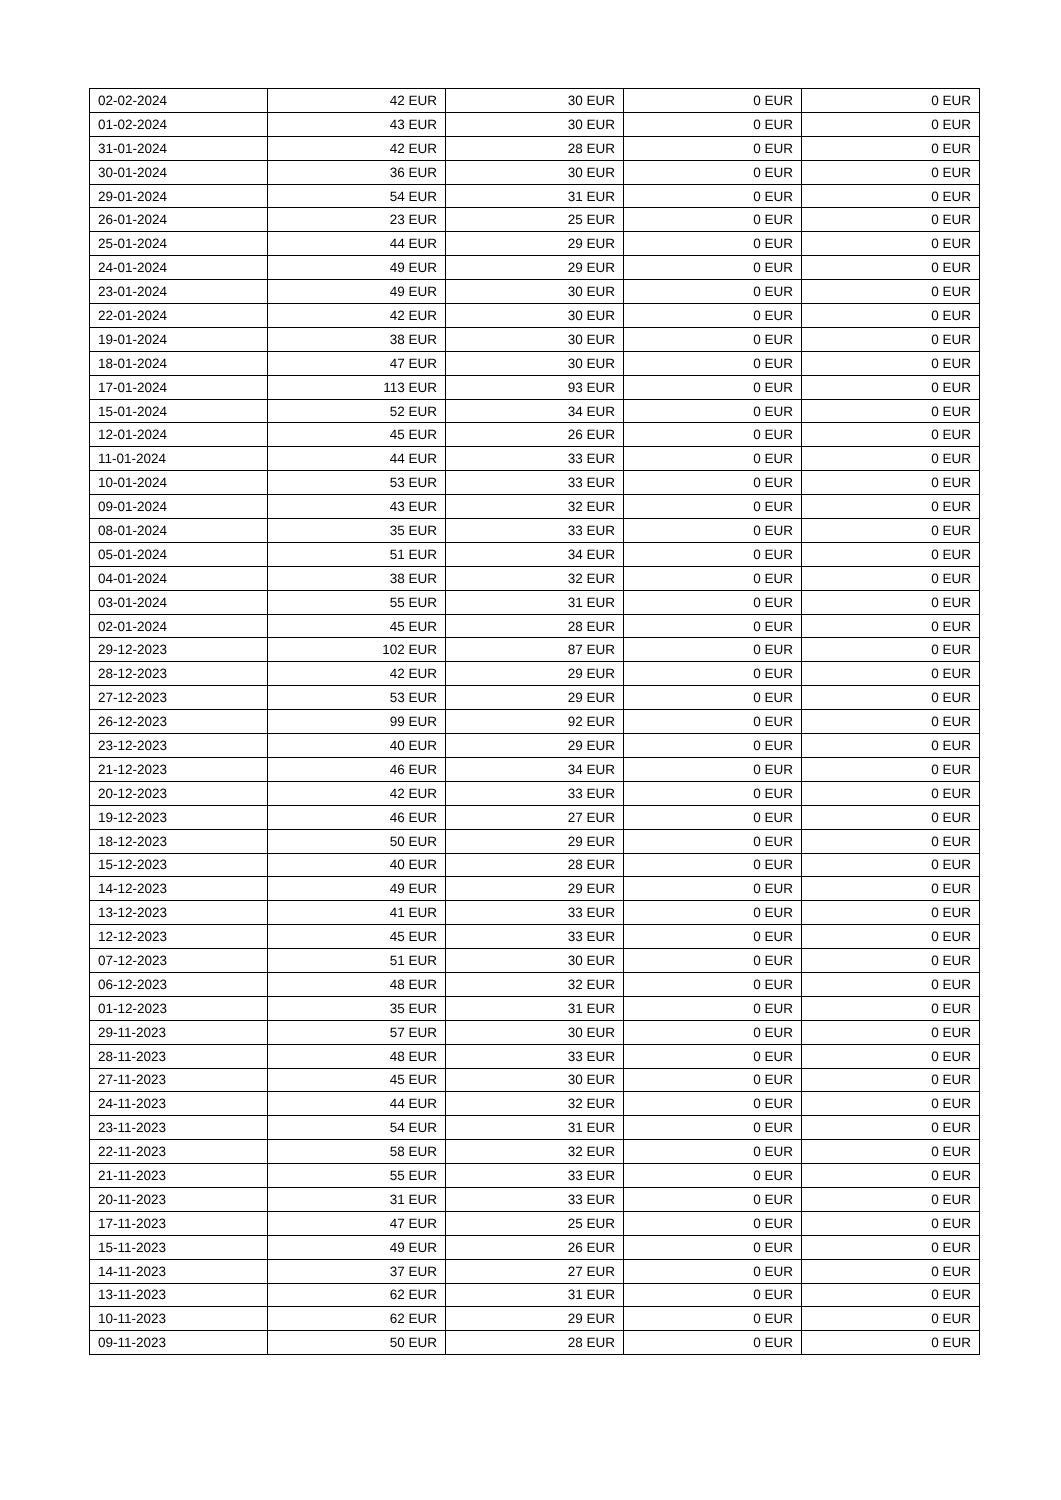| 02-02-2024 | 42 EUR | 30 EUR | 0 EUR | 0 EUR |
| 01-02-2024 | 43 EUR | 30 EUR | 0 EUR | 0 EUR |
| 31-01-2024 | 42 EUR | 28 EUR | 0 EUR | 0 EUR |
| 30-01-2024 | 36 EUR | 30 EUR | 0 EUR | 0 EUR |
| 29-01-2024 | 54 EUR | 31 EUR | 0 EUR | 0 EUR |
| 26-01-2024 | 23 EUR | 25 EUR | 0 EUR | 0 EUR |
| 25-01-2024 | 44 EUR | 29 EUR | 0 EUR | 0 EUR |
| 24-01-2024 | 49 EUR | 29 EUR | 0 EUR | 0 EUR |
| 23-01-2024 | 49 EUR | 30 EUR | 0 EUR | 0 EUR |
| 22-01-2024 | 42 EUR | 30 EUR | 0 EUR | 0 EUR |
| 19-01-2024 | 38 EUR | 30 EUR | 0 EUR | 0 EUR |
| 18-01-2024 | 47 EUR | 30 EUR | 0 EUR | 0 EUR |
| 17-01-2024 | 113 EUR | 93 EUR | 0 EUR | 0 EUR |
| 15-01-2024 | 52 EUR | 34 EUR | 0 EUR | 0 EUR |
| 12-01-2024 | 45 EUR | 26 EUR | 0 EUR | 0 EUR |
| 11-01-2024 | 44 EUR | 33 EUR | 0 EUR | 0 EUR |
| 10-01-2024 | 53 EUR | 33 EUR | 0 EUR | 0 EUR |
| 09-01-2024 | 43 EUR | 32 EUR | 0 EUR | 0 EUR |
| 08-01-2024 | 35 EUR | 33 EUR | 0 EUR | 0 EUR |
| 05-01-2024 | 51 EUR | 34 EUR | 0 EUR | 0 EUR |
| 04-01-2024 | 38 EUR | 32 EUR | 0 EUR | 0 EUR |
| 03-01-2024 | 55 EUR | 31 EUR | 0 EUR | 0 EUR |
| 02-01-2024 | 45 EUR | 28 EUR | 0 EUR | 0 EUR |
| 29-12-2023 | 102 EUR | 87 EUR | 0 EUR | 0 EUR |
| 28-12-2023 | 42 EUR | 29 EUR | 0 EUR | 0 EUR |
| 27-12-2023 | 53 EUR | 29 EUR | 0 EUR | 0 EUR |
| 26-12-2023 | 99 EUR | 92 EUR | 0 EUR | 0 EUR |
| 23-12-2023 | 40 EUR | 29 EUR | 0 EUR | 0 EUR |
| 21-12-2023 | 46 EUR | 34 EUR | 0 EUR | 0 EUR |
| 20-12-2023 | 42 EUR | 33 EUR | 0 EUR | 0 EUR |
| 19-12-2023 | 46 EUR | 27 EUR | 0 EUR | 0 EUR |
| 18-12-2023 | 50 EUR | 29 EUR | 0 EUR | 0 EUR |
| 15-12-2023 | 40 EUR | 28 EUR | 0 EUR | 0 EUR |
| 14-12-2023 | 49 EUR | 29 EUR | 0 EUR | 0 EUR |
| 13-12-2023 | 41 EUR | 33 EUR | 0 EUR | 0 EUR |
| 12-12-2023 | 45 EUR | 33 EUR | 0 EUR | 0 EUR |
| 07-12-2023 | 51 EUR | 30 EUR | 0 EUR | 0 EUR |
| 06-12-2023 | 48 EUR | 32 EUR | 0 EUR | 0 EUR |
| 01-12-2023 | 35 EUR | 31 EUR | 0 EUR | 0 EUR |
| 29-11-2023 | 57 EUR | 30 EUR | 0 EUR | 0 EUR |
| 28-11-2023 | 48 EUR | 33 EUR | 0 EUR | 0 EUR |
| 27-11-2023 | 45 EUR | 30 EUR | 0 EUR | 0 EUR |
| 24-11-2023 | 44 EUR | 32 EUR | 0 EUR | 0 EUR |
| 23-11-2023 | 54 EUR | 31 EUR | 0 EUR | 0 EUR |
| 22-11-2023 | 58 EUR | 32 EUR | 0 EUR | 0 EUR |
| 21-11-2023 | 55 EUR | 33 EUR | 0 EUR | 0 EUR |
| 20-11-2023 | 31 EUR | 33 EUR | 0 EUR | 0 EUR |
| 17-11-2023 | 47 EUR | 25 EUR | 0 EUR | 0 EUR |
| 15-11-2023 | 49 EUR | 26 EUR | 0 EUR | 0 EUR |
| 14-11-2023 | 37 EUR | 27 EUR | 0 EUR | 0 EUR |
| 13-11-2023 | 62 EUR | 31 EUR | 0 EUR | 0 EUR |
| 10-11-2023 | 62 EUR | 29 EUR | 0 EUR | 0 EUR |
| 09-11-2023 | 50 EUR | 28 EUR | 0 EUR | 0 EUR |